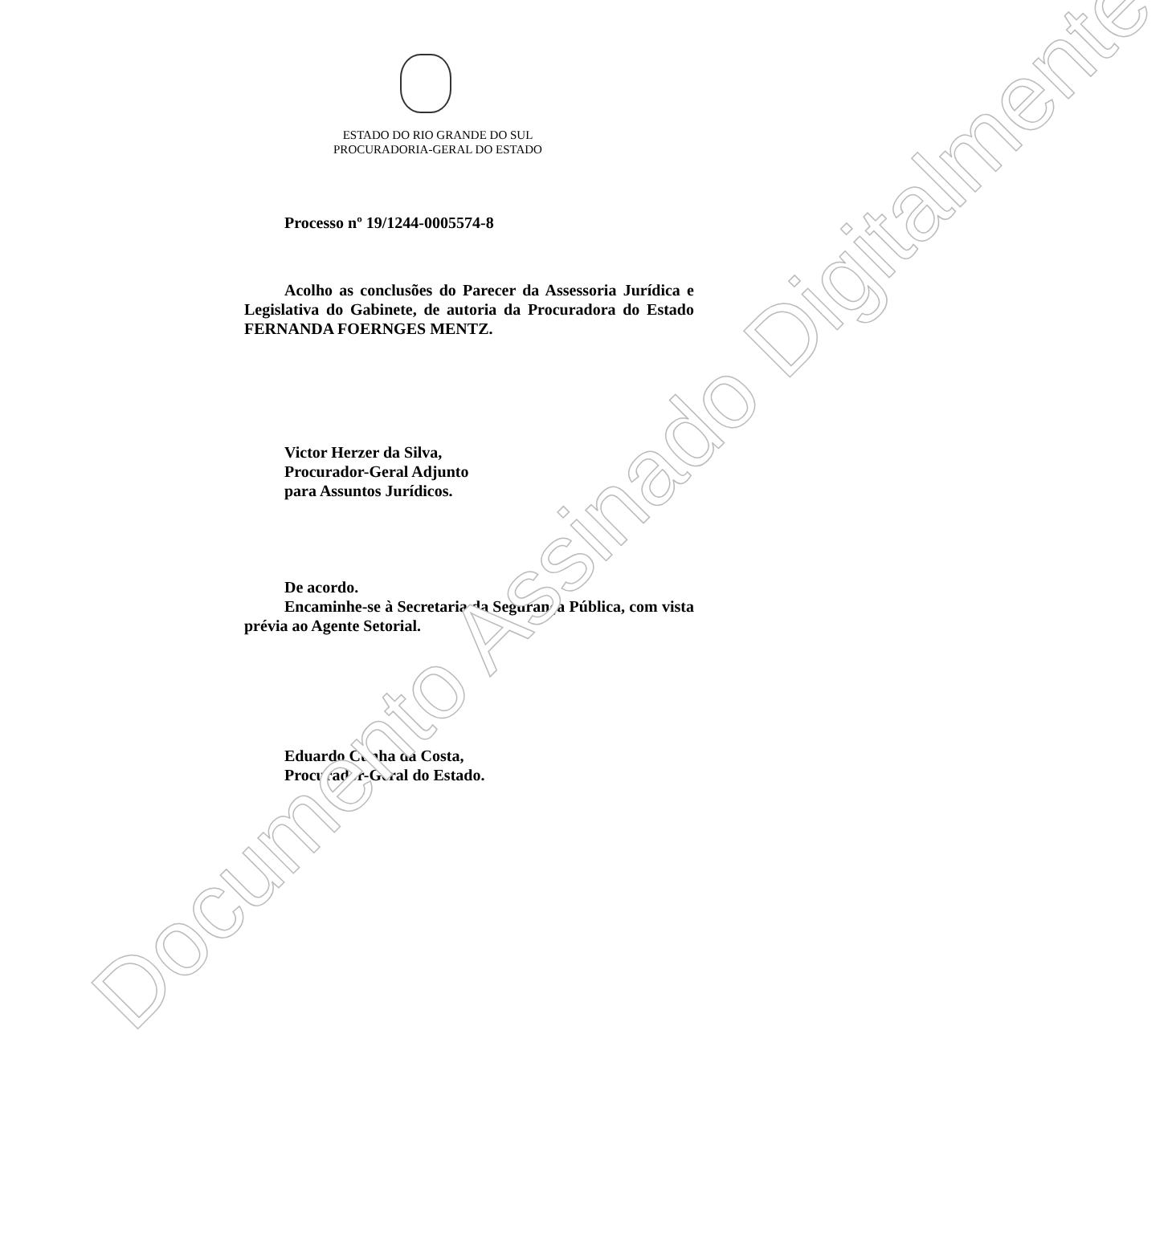Documento Assinado Digitalmente
ESTADO DO RIO GRANDE DO SUL
PROCURADORIA-GERAL DO ESTADO
Processo nº 19/1244-0005574-8
Acolho as conclusões do Parecer da Assessoria Jurídica e Legislativa do Gabinete, de autoria da Procuradora do Estado FERNANDA FOERNGES MENTZ.
Victor Herzer da Silva,
Procurador-Geral Adjunto
para Assuntos Jurídicos.
De acordo.
Encaminhe-se à Secretaria da Segurança Pública, com vista prévia ao Agente Setorial.
Eduardo Cunha da Costa,
Procurador-Geral do Estado.